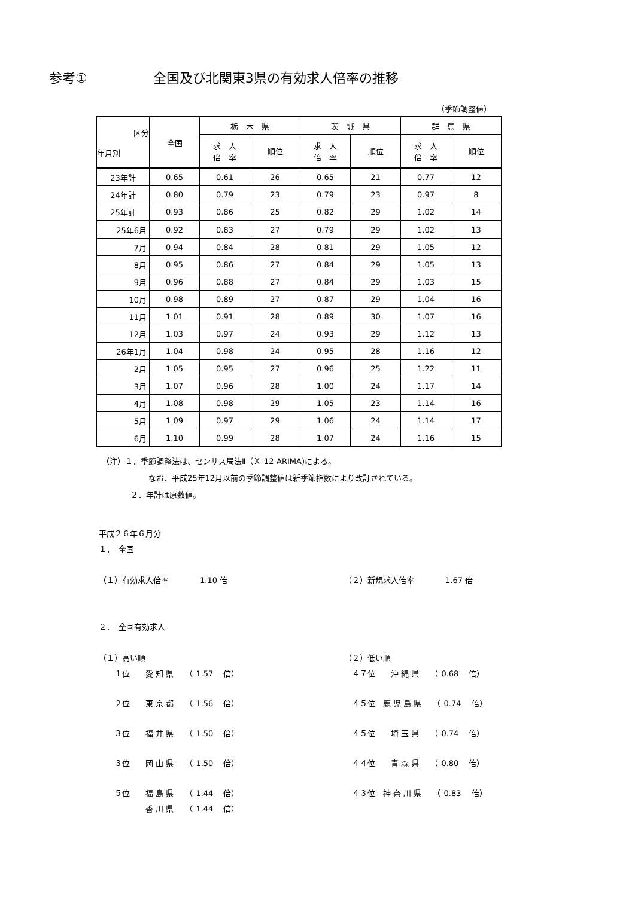参考① 全国及び北関東3県の有効求人倍率の推移
（季節調整値）
| 区分 年月別 | 全国 | 栃 木 県 | | 茨 城 県 | | 群 馬 県 | |
| --- | --- | --- | --- | --- | --- | --- | --- |
| | | 求 人 倍 率 | 順位 | 求 人 倍 率 | 順位 | 求 人 倍 率 | 順位 |
| 23年計 | 0.65 | 0.61 | 26 | 0.65 | 21 | 0.77 | 12 |
| 24年計 | 0.80 | 0.79 | 23 | 0.79 | 23 | 0.97 | 8 |
| 25年計 | 0.93 | 0.86 | 25 | 0.82 | 29 | 1.02 | 14 |
| 25年6月 | 0.92 | 0.83 | 27 | 0.79 | 29 | 1.02 | 13 |
| 7月 | 0.94 | 0.84 | 28 | 0.81 | 29 | 1.05 | 12 |
| 8月 | 0.95 | 0.86 | 27 | 0.84 | 29 | 1.05 | 13 |
| 9月 | 0.96 | 0.88 | 27 | 0.84 | 29 | 1.03 | 15 |
| 10月 | 0.98 | 0.89 | 27 | 0.87 | 29 | 1.04 | 16 |
| 11月 | 1.01 | 0.91 | 28 | 0.89 | 30 | 1.07 | 16 |
| 12月 | 1.03 | 0.97 | 24 | 0.93 | 29 | 1.12 | 13 |
| 26年1月 | 1.04 | 0.98 | 24 | 0.95 | 28 | 1.16 | 12 |
| 2月 | 1.05 | 0.95 | 27 | 0.96 | 25 | 1.22 | 11 |
| 3月 | 1.07 | 0.96 | 28 | 1.00 | 24 | 1.17 | 14 |
| 4月 | 1.08 | 0.98 | 29 | 1.05 | 23 | 1.14 | 16 |
| 5月 | 1.09 | 0.97 | 29 | 1.06 | 24 | 1.14 | 17 |
| 6月 | 1.10 | 0.99 | 28 | 1.07 | 24 | 1.16 | 15 |
（注）１．季節調整法は、センサス局法Ⅱ（Ｘ-12-ARIMA)による。
なお、平成25年12月以前の季節調整値は新季節指数により改訂されている。
２．年計は原数値。
平成２６年６月分
１．　全国
（１）有効求人倍率　　　　1.10 倍 （２）新規求人倍率　　　　1.67 倍
２．　全国有効求人
（１）高い順 （２）低い順
　　１位　　愛 知 県　　（ 1.57 　倍） 　４７位　　沖 縄 県　　（ 0.68 　倍）
　　２位　　東 京 都　　（ 1.56 　倍） 　４５位　鹿 児 島 県　　（ 0.74 　倍）
　　３位　　福 井 県　　（ 1.50 　倍） 　４５位　　埼 玉 県　　（ 0.74 　倍）
　　３位　　岡 山 県　　（ 1.50 　倍） 　４４位　　青 森 県　　（ 0.80 　倍）
　　５位　　福 島 県　　（ 1.44 　倍） 　４３位　神 奈 川 県　　（ 0.83 　倍）
　　　　　　香 川 県　　（ 1.44 　倍）